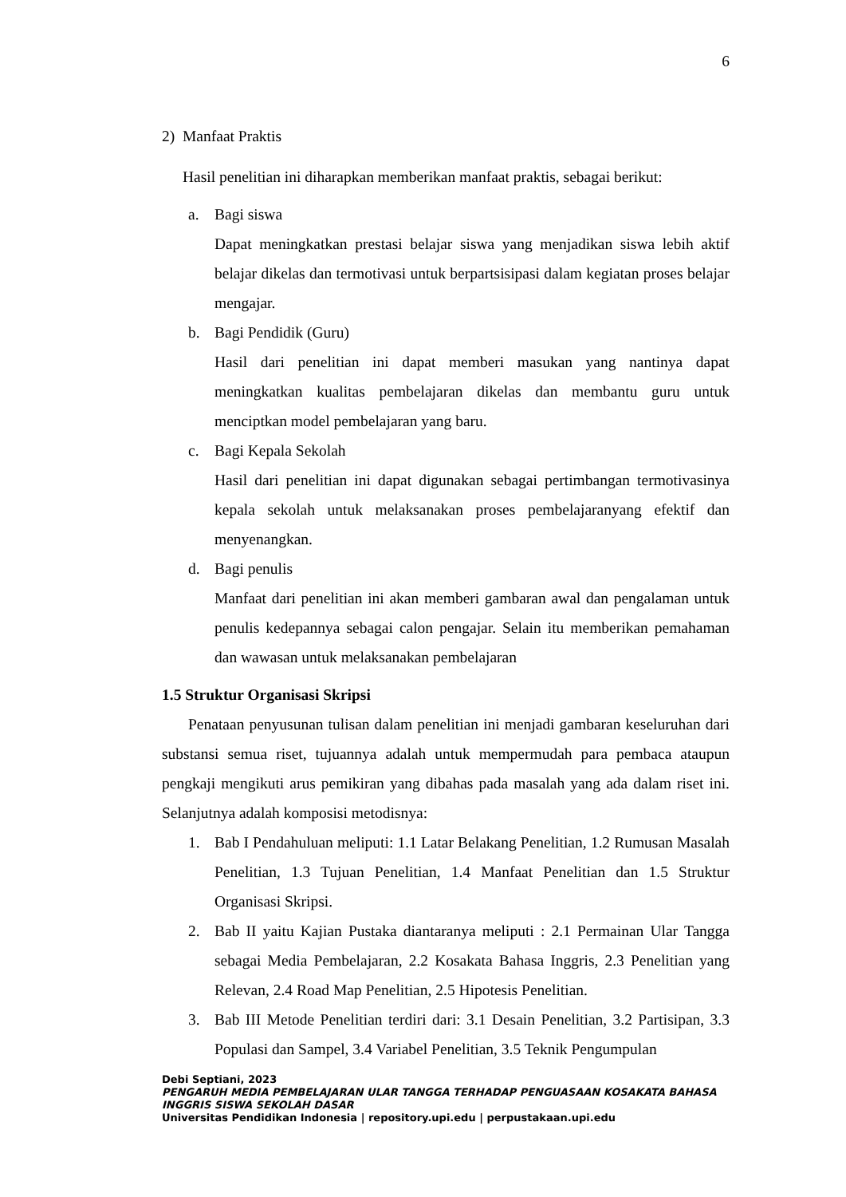6
2) Manfaat Praktis
Hasil penelitian ini diharapkan memberikan manfaat praktis, sebagai berikut:
a. Bagi siswa
Dapat meningkatkan prestasi belajar siswa yang menjadikan siswa lebih aktif belajar dikelas dan termotivasi untuk berpartsisipasi dalam kegiatan proses belajar mengajar.
b. Bagi Pendidik (Guru)
Hasil dari penelitian ini dapat memberi masukan yang nantinya dapat meningkatkan kualitas pembelajaran dikelas dan membantu guru untuk menciptkan model pembelajaran yang baru.
c. Bagi Kepala Sekolah
Hasil dari penelitian ini dapat digunakan sebagai pertimbangan termotivasinya kepala sekolah untuk melaksanakan proses pembelajaranyang efektif dan menyenangkan.
d. Bagi penulis
Manfaat dari penelitian ini akan memberi gambaran awal dan pengalaman untuk penulis kedepannya sebagai calon pengajar. Selain itu memberikan pemahaman dan wawasan untuk melaksanakan pembelajaran
1.5 Struktur Organisasi Skripsi
Penataan penyusunan tulisan dalam penelitian ini menjadi gambaran keseluruhan dari substansi semua riset, tujuannya adalah untuk mempermudah para pembaca ataupun pengkaji mengikuti arus pemikiran yang dibahas pada masalah yang ada dalam riset ini. Selanjutnya adalah komposisi metodisnya:
1. Bab I Pendahuluan meliputi: 1.1 Latar Belakang Penelitian, 1.2 Rumusan Masalah Penelitian, 1.3 Tujuan Penelitian, 1.4 Manfaat Penelitian dan 1.5 Struktur Organisasi Skripsi.
2. Bab II yaitu Kajian Pustaka diantaranya meliputi : 2.1 Permainan Ular Tangga sebagai Media Pembelajaran, 2.2 Kosakata Bahasa Inggris, 2.3 Penelitian yang Relevan, 2.4 Road Map Penelitian, 2.5 Hipotesis Penelitian.
3. Bab III Metode Penelitian terdiri dari: 3.1 Desain Penelitian, 3.2 Partisipan, 3.3 Populasi dan Sampel, 3.4 Variabel Penelitian, 3.5 Teknik Pengumpulan
Debi Septiani, 2023
PENGARUH MEDIA PEMBELAJARAN ULAR TANGGA TERHADAP PENGUASAAN KOSAKATA BAHASA INGGRIS SISWA SEKOLAH DASAR
Universitas Pendidikan Indonesia | repository.upi.edu | perpustakaan.upi.edu